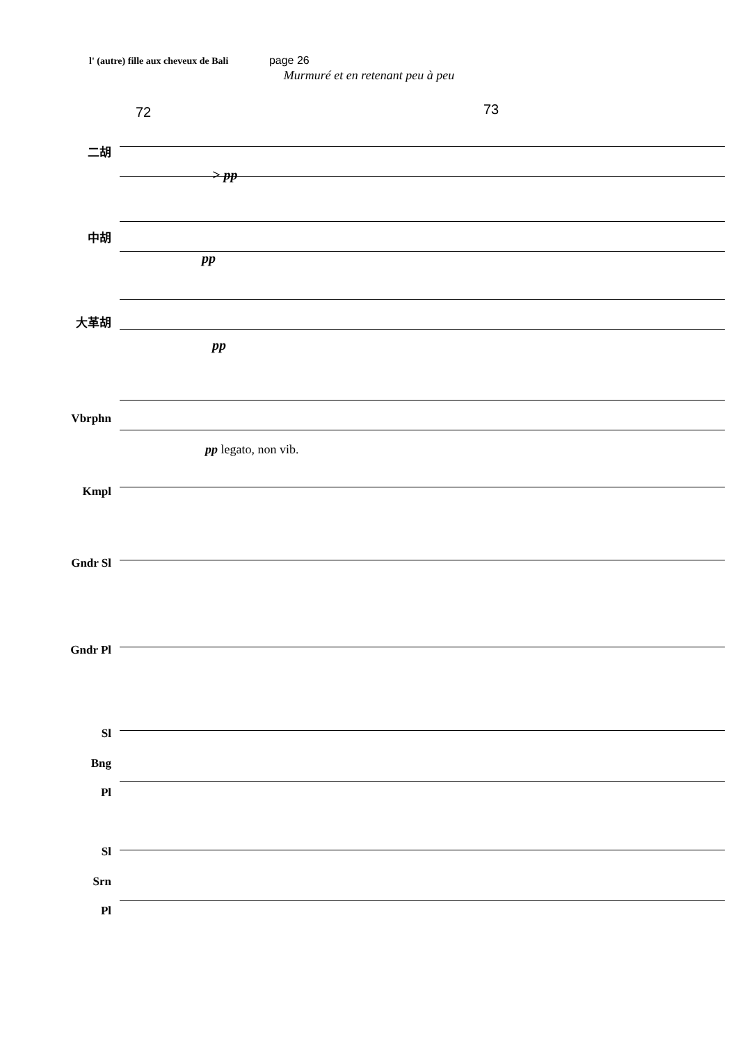l' (autre) fille aux cheveux de Bali page 26
Murmuré et en retenant peu à peu
72 73
二胡
> pp
中胡
pp
大革胡
pp
Vbrphn
pp legato, non vib.
Kmpl
Gndr Sl
Gndr Pl
Sl
Bng
Pl
Sl
Srn
Pl